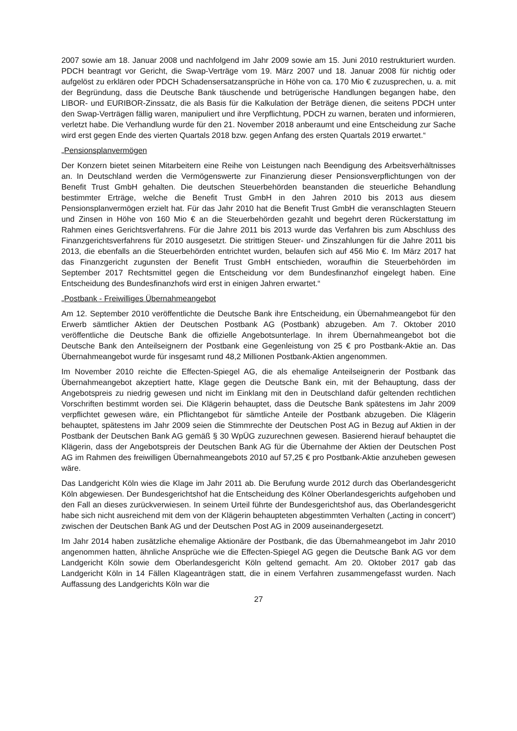2007 sowie am 18. Januar 2008 und nachfolgend im Jahr 2009 sowie am 15. Juni 2010 restrukturiert wurden. PDCH beantragt vor Gericht, die Swap-Verträge vom 19. März 2007 und 18. Januar 2008 für nichtig oder aufgelöst zu erklären oder PDCH Schadensersatzansprüche in Höhe von ca. 170 Mio € zuzusprechen, u. a. mit der Begründung, dass die Deutsche Bank täuschende und betrügerische Handlungen begangen habe, den LIBOR- und EURIBOR-Zinssatz, die als Basis für die Kalkulation der Beträge dienen, die seitens PDCH unter den Swap-Verträgen fällig waren, manipuliert und ihre Verpflichtung, PDCH zu warnen, beraten und informieren, verletzt habe. Die Verhandlung wurde für den 21. November 2018 anberaumt und eine Entscheidung zur Sache wird erst gegen Ende des vierten Quartals 2018 bzw. gegen Anfang des ersten Quartals 2019 erwartet.“
„Pensionsplanvermögen
Der Konzern bietet seinen Mitarbeitern eine Reihe von Leistungen nach Beendigung des Arbeitsverhältnisses an. In Deutschland werden die Vermögenswerte zur Finanzierung dieser Pensionsverpflichtungen von der Benefit Trust GmbH gehalten. Die deutschen Steuerbehörden beanstanden die steuerliche Behandlung bestimmter Erträge, welche die Benefit Trust GmbH in den Jahren 2010 bis 2013 aus diesem Pensionsplanvermögen erzielt hat. Für das Jahr 2010 hat die Benefit Trust GmbH die veranschlagten Steuern und Zinsen in Höhe von 160 Mio € an die Steuerbehörden gezahlt und begehrt deren Rückerstattung im Rahmen eines Gerichtsverfahrens. Für die Jahre 2011 bis 2013 wurde das Verfahren bis zum Abschluss des Finanzgerichtsverfahrens für 2010 ausgesetzt. Die strittigen Steuer- und Zinszahlungen für die Jahre 2011 bis 2013, die ebenfalls an die Steuerbehörden entrichtet wurden, belaufen sich auf 456 Mio €. Im März 2017 hat das Finanzgericht zugunsten der Benefit Trust GmbH entschieden, woraufhin die Steuerbehörden im September 2017 Rechtsmittel gegen die Entscheidung vor dem Bundesfinanzhof eingelegt haben. Eine Entscheidung des Bundesfinanzhofs wird erst in einigen Jahren erwartet.“
„Postbank - Freiwilliges Übernahmeangebot
Am 12. September 2010 veröffentlichte die Deutsche Bank ihre Entscheidung, ein Übernahmeangebot für den Erwerb sämtlicher Aktien der Deutschen Postbank AG (Postbank) abzugeben. Am 7. Oktober 2010 veröffentliche die Deutsche Bank die offizielle Angebotsunterlage. In ihrem Übernahmeangebot bot die Deutsche Bank den Anteilseignern der Postbank eine Gegenleistung von 25 € pro Postbank-Aktie an. Das Übernahmeangebot wurde für insgesamt rund 48,2 Millionen Postbank-Aktien angenommen.
Im November 2010 reichte die Effecten-Spiegel AG, die als ehemalige Anteilseignerin der Postbank das Übernahmeangebot akzeptiert hatte, Klage gegen die Deutsche Bank ein, mit der Behauptung, dass der Angebotspreis zu niedrig gewesen und nicht im Einklang mit den in Deutschland dafür geltenden rechtlichen Vorschriften bestimmt worden sei. Die Klägerin behauptet, dass die Deutsche Bank spätestens im Jahr 2009 verpflichtet gewesen wäre, ein Pflichtangebot für sämtliche Anteile der Postbank abzugeben. Die Klägerin behauptet, spätestens im Jahr 2009 seien die Stimmrechte der Deutschen Post AG in Bezug auf Aktien in der Postbank der Deutschen Bank AG gemäß § 30 WpÜG zuzurechnen gewesen. Basierend hierauf behauptet die Klägerin, dass der Angebotspreis der Deutschen Bank AG für die Übernahme der Aktien der Deutschen Post AG im Rahmen des freiwilligen Übernahmeangebots 2010 auf 57,25 € pro Postbank-Aktie anzuheben gewesen wäre.
Das Landgericht Köln wies die Klage im Jahr 2011 ab. Die Berufung wurde 2012 durch das Oberlandesgericht Köln abgewiesen. Der Bundesgerichtshof hat die Entscheidung des Kölner Oberlandesgerichts aufgehoben und den Fall an dieses zurückverwiesen. In seinem Urteil führte der Bundesgerichtshof aus, das Oberlandesgericht habe sich nicht ausreichend mit dem von der Klägerin behaupteten abgestimmten Verhalten („acting in concert“) zwischen der Deutschen Bank AG und der Deutschen Post AG in 2009 auseinandergesetzt.
Im Jahr 2014 haben zusätzliche ehemalige Aktionäre der Postbank, die das Übernahmeangebot im Jahr 2010 angenommen hatten, ähnliche Ansprüche wie die Effecten-Spiegel AG gegen die Deutsche Bank AG vor dem Landgericht Köln sowie dem Oberlandesgericht Köln geltend gemacht. Am 20. Oktober 2017 gab das Landgericht Köln in 14 Fällen Klageanträgen statt, die in einem Verfahren zusammengefasst wurden. Nach Auffassung des Landgerichts Köln war die
27